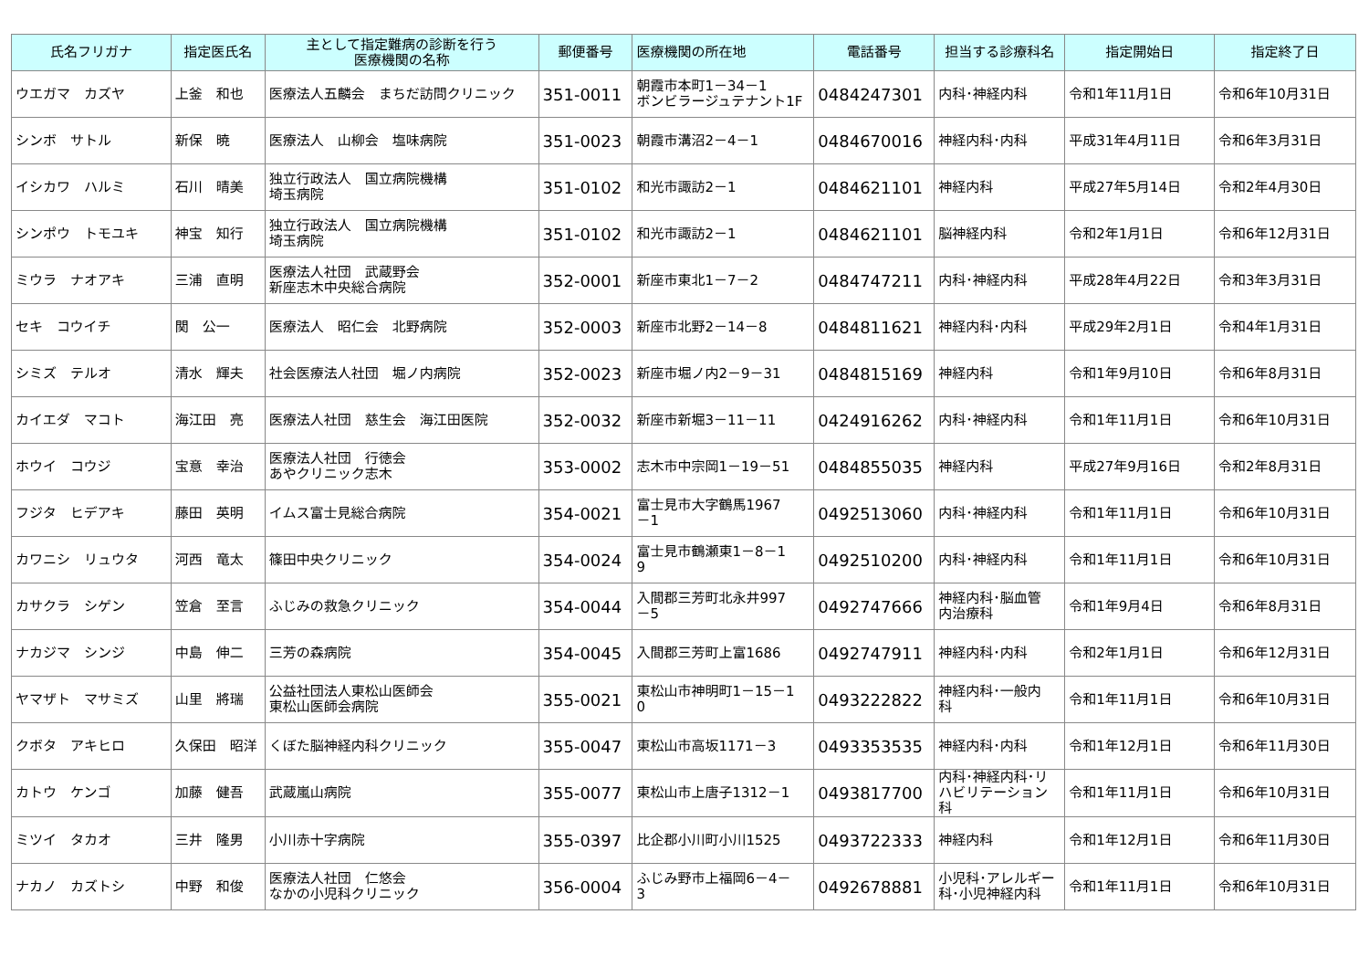| 氏名フリガナ | 指定医氏名 | 主として指定難病の診断を行う 医療機関の名称 | 郵便番号 | 医療機関の所在地 | 電話番号 | 担当する診療科名 | 指定開始日 | 指定終了日 |
| --- | --- | --- | --- | --- | --- | --- | --- | --- |
| ウエガマ カズヤ | 上釜 和也 | 医療法人五麟会 まちだ訪問クリニック | 351-0011 | 朝霞市本町1－34－1 ボンビラージュテナント1F | 0484247301 | 内科･神経内科 | 令和1年11月1日 | 令和6年10月31日 |
| シンボ サトル | 新保 暁 | 医療法人 山柳会 塩味病院 | 351-0023 | 朝霞市溝沼2－4－1 | 0484670016 | 神経内科･内科 | 平成31年4月11日 | 令和6年3月31日 |
| イシカワ ハルミ | 石川 晴美 | 独立行政法人 国立病院機構 埼玉病院 | 351-0102 | 和光市諏訪2－1 | 0484621101 | 神経内科 | 平成27年5月14日 | 令和2年4月30日 |
| シンポウ トモユキ | 神宝 知行 | 独立行政法人 国立病院機構 埼玉病院 | 351-0102 | 和光市諏訪2－1 | 0484621101 | 脳神経内科 | 令和2年1月1日 | 令和6年12月31日 |
| ミウラ ナオアキ | 三浦 直明 | 医療法人社団 武蔵野会 新座志木中央総合病院 | 352-0001 | 新座市東北1－7－2 | 0484747211 | 内科･神経内科 | 平成28年4月22日 | 令和3年3月31日 |
| セキ コウイチ | 関 公一 | 医療法人 昭仁会 北野病院 | 352-0003 | 新座市北野2－14－8 | 0484811621 | 神経内科･内科 | 平成29年2月1日 | 令和4年1月31日 |
| シミズ テルオ | 清水 輝夫 | 社会医療法人社団 堀ノ内病院 | 352-0023 | 新座市堀ノ内2－9－31 | 0484815169 | 神経内科 | 令和1年9月10日 | 令和6年8月31日 |
| カイエダ マコト | 海江田 亮 | 医療法人社団 慈生会 海江田医院 | 352-0032 | 新座市新堀3－11－11 | 0424916262 | 内科･神経内科 | 令和1年11月1日 | 令和6年10月31日 |
| ホウイ コウジ | 宝意 幸治 | 医療法人社団 行徳会 あやクリニック志木 | 353-0002 | 志木市中宗岡1－19－51 | 0484855035 | 神経内科 | 平成27年9月16日 | 令和2年8月31日 |
| フジタ ヒデアキ | 藤田 英明 | イムス富士見総合病院 | 354-0021 | 富士見市大字鶴馬1967 －1 | 0492513060 | 内科･神経内科 | 令和1年11月1日 | 令和6年10月31日 |
| カワニシ リュウタ | 河西 竜太 | 篠田中央クリニック | 354-0024 | 富士見市鶴瀬東1－8－1 9 | 0492510200 | 内科･神経内科 | 令和1年11月1日 | 令和6年10月31日 |
| カサクラ シゲン | 笠倉 至言 | ふじみの救急クリニック | 354-0044 | 入間郡三芳町北永井997 －5 | 0492747666 | 神経内科･脳血管 内治療科 | 令和1年9月4日 | 令和6年8月31日 |
| ナカジマ シンジ | 中島 伸二 | 三芳の森病院 | 354-0045 | 入間郡三芳町上富1686 | 0492747911 | 神経内科･内科 | 令和2年1月1日 | 令和6年12月31日 |
| ヤマザト マサミズ | 山里 將瑞 | 公益社団法人東松山医師会 東松山医師会病院 | 355-0021 | 東松山市神明町1－15－1 0 | 0493222822 | 神経内科･一般内 科 | 令和1年11月1日 | 令和6年10月31日 |
| クボタ アキヒロ | 久保田 昭洋 | くぼた脳神経内科クリニック | 355-0047 | 東松山市高坂1171－3 | 0493353535 | 神経内科･内科 | 令和1年12月1日 | 令和6年11月30日 |
| カトウ ケンゴ | 加藤 健吾 | 武蔵嵐山病院 | 355-0077 | 東松山市上唐子1312－1 | 0493817700 | 内科･神経内科･リ ハビリテーション科 | 令和1年11月1日 | 令和6年10月31日 |
| ミツイ タカオ | 三井 隆男 | 小川赤十字病院 | 355-0397 | 比企郡小川町小川1525 | 0493722333 | 神経内科 | 令和1年12月1日 | 令和6年11月30日 |
| ナカノ カズトシ | 中野 和俊 | 医療法人社団 仁悠会 なかの小児科クリニック | 356-0004 | ふじみ野市上福岡6－4－ 3 | 0492678881 | 小児科･アレルギー 科･小児神経内科 | 令和1年11月1日 | 令和6年10月31日 |